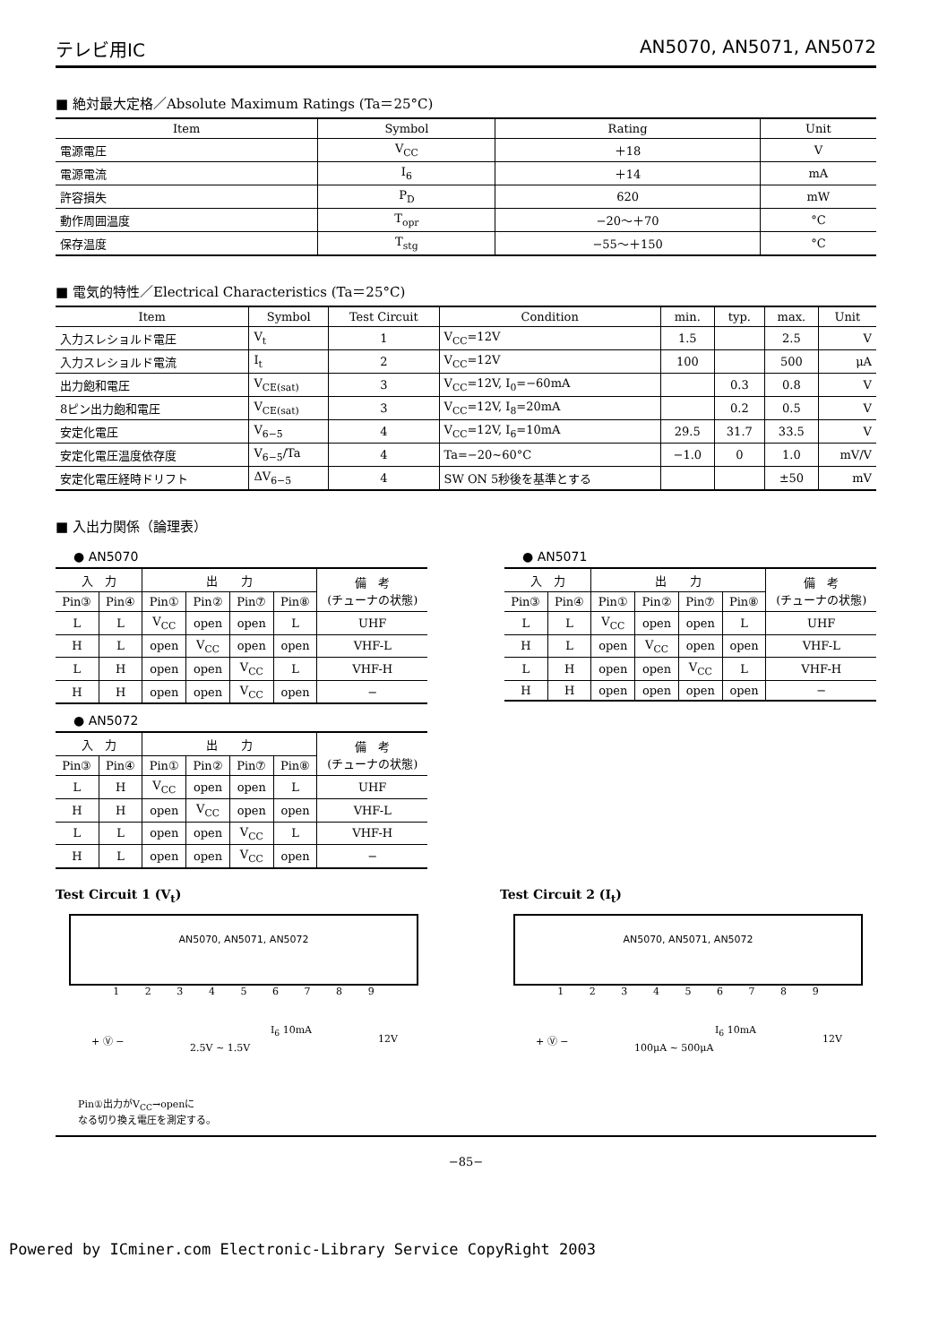テレビ用IC AN5070, AN5071, AN5072
■ 絶対最大定格／Absolute Maximum Ratings (Ta＝25°C)
| Item | Symbol | Rating | Unit |
| --- | --- | --- | --- |
| 電源電圧 | V<sub>CC</sub> | ＋18 | V |
| 電源電流 | I<sub>6</sub> | ＋14 | mA |
| 許容損失 | P<sub>D</sub> | 620 | mW |
| 動作周囲温度 | T<sub>opr</sub> | −20～＋70 | °C |
| 保存温度 | T<sub>stg</sub> | −55～＋150 | °C |
■ 電気的特性／Electrical Characteristics (Ta＝25°C)
| Item | Symbol | Test Circuit | Condition | min. | typ. | max. | Unit |
| --- | --- | --- | --- | --- | --- | --- | --- |
| 入力スレショルド電圧 | V<sub>t</sub> | 1 | V<sub>CC</sub>=12V | 1.5 | | 2.5 | V |
| 入力スレショルド電流 | I<sub>t</sub> | 2 | V<sub>CC</sub>=12V | 100 | | 500 | μA |
| 出力飽和電圧 | V<sub>CE(sat)</sub> | 3 | V<sub>CC</sub>=12V, I<sub>0</sub>=−60mA | | 0.3 | 0.8 | V |
| 8ピン出力飽和電圧 | V<sub>CE(sat)</sub> | 3 | V<sub>CC</sub>=12V, I<sub>8</sub>=20mA | | 0.2 | 0.5 | V |
| 安定化電圧 | V<sub>6−5</sub> | 4 | V<sub>CC</sub>=12V, I<sub>6</sub>=10mA | 29.5 | 31.7 | 33.5 | V |
| 安定化電圧温度依存度 | V<sub>6−5</sub>/Ta | 4 | Ta=−20~60°C | −1.0 | 0 | 1.0 | mV/V |
| 安定化電圧経時ドリフト | ΔV<sub>6−5</sub> | 4 | SW ON 5秒後を基準とする | | | ±50 | mV |
■ 入出力関係（論理表）
● AN5070
| 入 力 | | 出 力 | | | | 備 考 (チューナの状態) |
| --- | --- | --- | --- | --- | --- | --- |
| Pin③ | Pin④ | Pin① | Pin② | Pin⑦ | Pin⑧ | |
| L | L | V<sub>CC</sub> | open | open | L | UHF |
| H | L | open | V<sub>CC</sub> | open | open | VHF-L |
| L | H | open | open | V<sub>CC</sub> | L | VHF-H |
| H | H | open | open | V<sub>CC</sub> | open | − |
● AN5071
| 入 力 | | 出 力 | | | | 備 考 (チューナの状態) |
| --- | --- | --- | --- | --- | --- | --- |
| Pin③ | Pin④ | Pin① | Pin② | Pin⑦ | Pin⑧ | |
| L | L | V<sub>CC</sub> | open | open | L | UHF |
| H | L | open | V<sub>CC</sub> | open | open | VHF-L |
| L | H | open | open | V<sub>CC</sub> | L | VHF-H |
| H | H | open | open | open | open | − |
● AN5072
| 入 力 | | 出 力 | | | | 備 考 (チューナの状態) |
| --- | --- | --- | --- | --- | --- | --- |
| Pin③ | Pin④ | Pin① | Pin② | Pin⑦ | Pin⑧ | |
| L | H | V<sub>CC</sub> | open | open | L | UHF |
| H | H | open | V<sub>CC</sub> | open | open | VHF-L |
| L | L | open | open | V<sub>CC</sub> | L | VHF-H |
| H | L | open | open | V<sub>CC</sub> | open | − |
Test Circuit 1 (V<sub>t</sub>)
AN5070, AN5071, AN5072
123456789
+ Ⓥ −
2.5V ~ 1.5V
I<sub>6</sub> 10mA
12V
Pin①出力がV<sub>CC</sub>→openに
なる切り換え電圧を測定する。
Test Circuit 2 (I<sub>t</sub>)
AN5070, AN5071, AN5072
123456789
+ Ⓥ −
100μA ~ 500μA
I<sub>6</sub> 10mA
12V
−85−
Powered by ICminer.com Electronic-Library Service CopyRight 2003